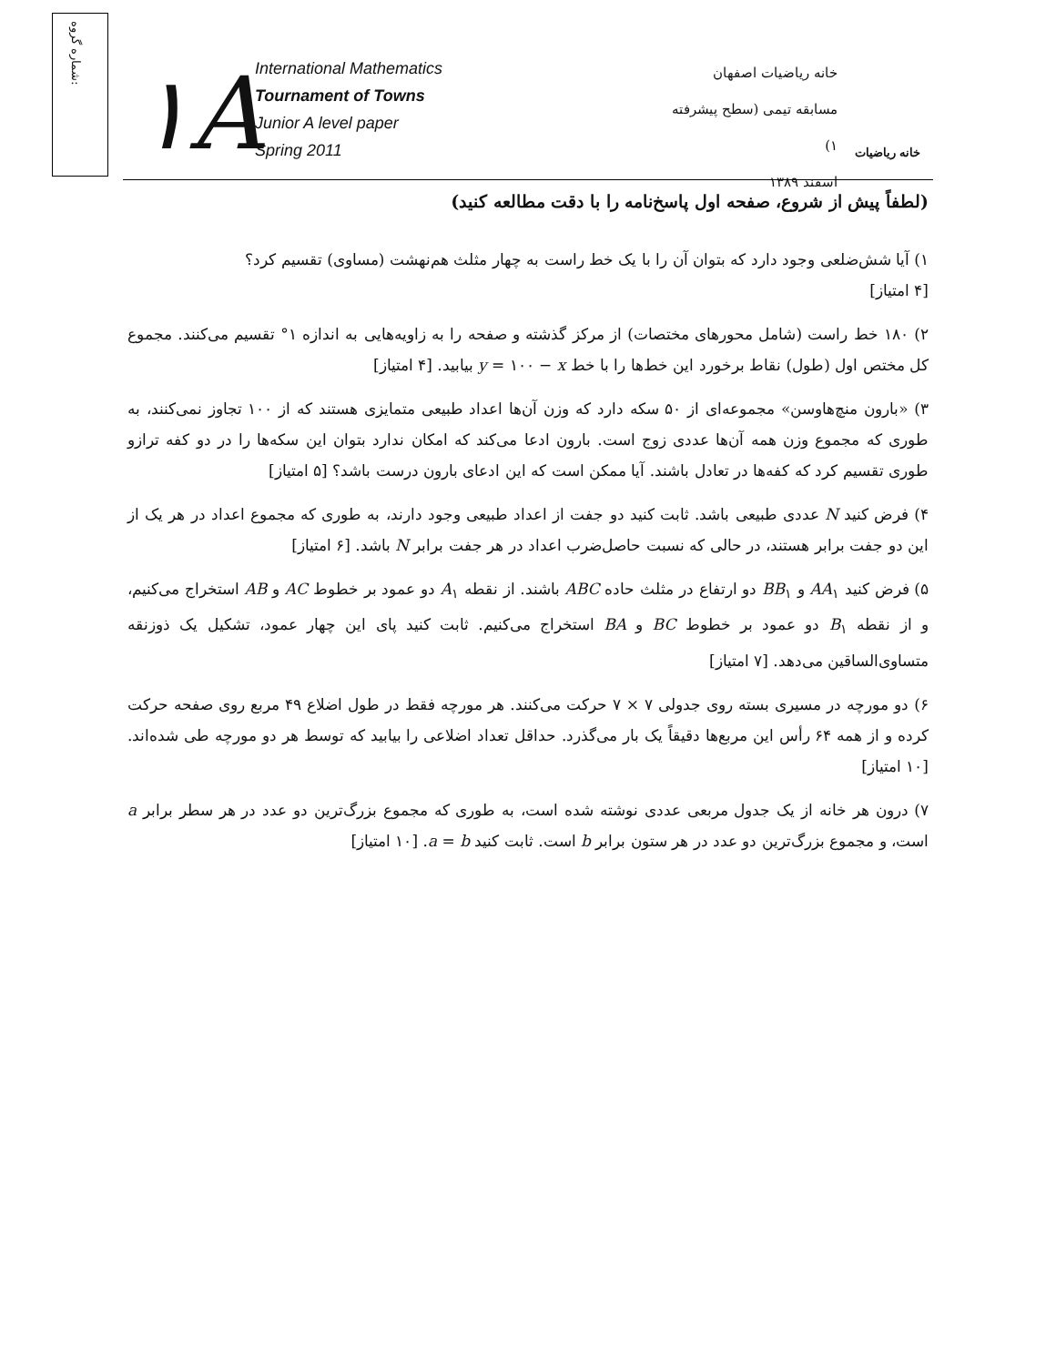شماره گروه:
۱A
International Mathematics
Tournament of Towns
Junior A level paper
Spring 2011
خانه ریاضیات اصفهان
مسابقه تیمی (سطح پیشرفته ۱)
اسفند ۱۳۸۹
خانه ریاضیات
(لطفاً پیش از شروع، صفحه اول پاسخ‌نامه را با دقت مطالعه کنید)
۱) آیا شش‌ضلعی وجود دارد که بتوان آن را با یک خط راست به چهار مثلث هم‌نهشت (مساوی) تقسیم کرد؟
[۴ امتیاز]
۲) ۱۸۰ خط راست (شامل محورهای مختصات) از مرکز گذشته و صفحه را به زاویه‌هایی به اندازه ۱° تقسیم می‌کنند. مجموع کل مختص اول (طول) نقاط برخورد این خط‌ها را با خط y = ۱۰۰ − x بیابید. [۴ امتیاز]
۳) «بارون منچ‌هاوسن» مجموعه‌ای از ۵۰ سکه دارد که وزن آن‌ها اعداد طبیعی متمایزی هستند که از ۱۰۰ تجاوز نمی‌کنند، به طوری که مجموع وزن همه آن‌ها عددی زوج است. بارون ادعا می‌کند که امکان ندارد بتوان این سکه‌ها را در دو کفه ترازو طوری تقسیم کرد که کفه‌ها در تعادل باشند. آیا ممکن است که این ادعای بارون درست باشد؟ [۵ امتیاز]
۴) فرض کنید N عددی طبیعی باشد. ثابت کنید دو جفت از اعداد طبیعی وجود دارند، به طوری که مجموع اعداد در هر یک از این دو جفت برابر هستند، در حالی که نسبت حاصل‌ضرب اعداد در هر جفت برابر N باشد. [۶ امتیاز]
۵) فرض کنید AA<sub>۱</sub> و BB<sub>۱</sub> دو ارتفاع در مثلث حاده ABC باشند. از نقطه A<sub>۱</sub> دو عمود بر خطوط AC و AB استخراج می‌کنیم، و از نقطه B<sub>۱</sub> دو عمود بر خطوط BC و BA استخراج می‌کنیم. ثابت کنید پای این چهار عمود، تشکیل یک ذوزنقه متساوی‌الساقین می‌دهد. [۷ امتیاز]
۶) دو مورچه در مسیری بسته روی جدولی ۷ × ۷ حرکت می‌کنند. هر مورچه فقط در طول اضلاع ۴۹ مربع روی صفحه حرکت کرده و از همه ۶۴ رأس این مربع‌ها دقیقاً یک بار می‌گذرد. حداقل تعداد اضلاعی را بیابید که توسط هر دو مورچه طی شده‌اند. [۱۰ امتیاز]
۷) درون هر خانه از یک جدول مربعی عددی نوشته شده است، به طوری که مجموع بزرگ‌ترین دو عدد در هر سطر برابر a است، و مجموع بزرگ‌ترین دو عدد در هر ستون برابر b است. ثابت کنید a = b. [۱۰ امتیاز]